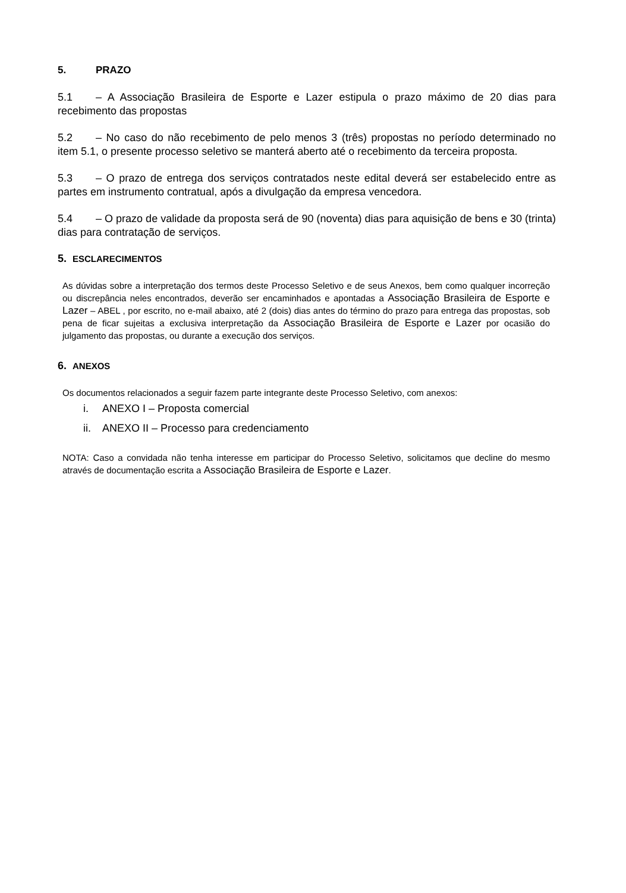5. PRAZO
5.1 – A Associação Brasileira de Esporte e Lazer estipula o prazo máximo de 20 dias para recebimento das propostas
5.2 – No caso do não recebimento de pelo menos 3 (três) propostas no período determinado no item 5.1, o presente processo seletivo se manterá aberto até o recebimento da terceira proposta.
5.3 – O prazo de entrega dos serviços contratados neste edital deverá ser estabelecido entre as partes em instrumento contratual, após a divulgação da empresa vencedora.
5.4 – O prazo de validade da proposta será de 90 (noventa) dias para aquisição de bens e 30 (trinta) dias para contratação de serviços.
5. ESCLARECIMENTOS
As dúvidas sobre a interpretação dos termos deste Processo Seletivo e de seus Anexos, bem como qualquer incorreção ou discrepância neles encontrados, deverão ser encaminhados e apontadas a Associação Brasileira de Esporte e Lazer – ABEL , por escrito, no e-mail abaixo, até 2 (dois) dias antes do término do prazo para entrega das propostas, sob pena de ficar sujeitas a exclusiva interpretação da Associação Brasileira de Esporte e Lazer por ocasião do julgamento das propostas, ou durante a execução dos serviços.
6. ANEXOS
Os documentos relacionados a seguir fazem parte integrante deste Processo Seletivo, com anexos:
i. ANEXO I – Proposta comercial
ii. ANEXO II – Processo para credenciamento
NOTA: Caso a convidada não tenha interesse em participar do Processo Seletivo, solicitamos que decline do mesmo através de documentação escrita a Associação Brasileira de Esporte e Lazer.